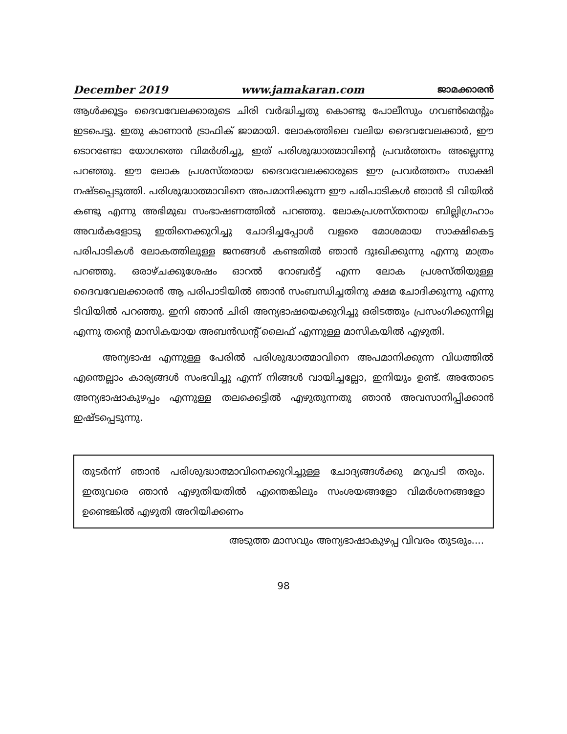December 2019 www.jamakaran.com ജാമക്കാരൻ
ആൾക്കൂട്ടം ദൈവവേലക്കാരുടെ ചിരി വർദ്ധിച്ചതു കൊണ്ടു പോലീസും ഗവൺമെന്റും ഇടപെട്ടു. ഇതു കാണാൻ ട്രാഫിക് ജാമായി. ലോകത്തിലെ വലിയ ദൈവവേലക്കാർ, ഈ ടൊറണ്ടോ യോഗത്തെ വിമർശിച്ചു, ഇത് പരിശുദ്ധാത്മാവിന്റെ പ്രവർത്തനം അല്ലെന്നു പറഞ്ഞു. ഈ ലോക പ്രശസ്തരായ ദൈവവേലക്കാരുടെ ഈ പ്രവർത്തനം സാക്ഷി നഷ്ടപ്പെടുത്തി. പരിശുദ്ധാത്മാവിനെ അപമാനിക്കുന്ന ഈ പരിപാടികൾ ഞാൻ ടി വിയിൽ കണ്ടു എന്നു അഭിമുഖ സംഭാഷണത്തിൽ പറഞ്ഞു. ലോകപ്രശസ്തനായ ബില്ലിഗ്രഹാം അവർകളോടു ഇതിനെക്കുറിച്ചു ചോദിച്ചപ്പോൾ വളരെ മോശമായ സാക്ഷികെട്ട പരിപാടികൾ ലോകത്തിലുള്ള ജനങ്ങൾ കണ്ടതിൽ ഞാൻ ദുഃഖിക്കുന്നു എന്നു മാത്രം പറഞ്ഞു. ഒരാഴ്ചക്കുശേഷം ഓറൽ റോബർട്ട് എന്ന ലോക പ്രശസ്തിയുള്ള ദൈവവേലക്കാരൻ ആ പരിപാടിയിൽ ഞാൻ സംബന്ധിച്ചതിനു ക്ഷമ ചോദിക്കുന്നു എന്നു ടിവിയിൽ പറഞ്ഞു. ഇനി ഞാൻ ചിരി അന്യഭാഷയെക്കുറിച്ചു ഒരിടത്തും പ്രസംഗിക്കുന്നില്ല എന്നു തന്റെ മാസികയായ അബൻഡന്റ് ലൈഫ് എന്നുള്ള മാസികയിൽ എഴുതി.
അന്യഭാഷ എന്നുള്ള പേരിൽ പരിശുദ്ധാത്മാവിനെ അപമാനിക്കുന്ന വിധത്തിൽ എന്തെല്ലാം കാര്യങ്ങൾ സംഭവിച്ചു എന്ന് നിങ്ങൾ വായിച്ചല്ലോ, ഇനിയും ഉണ്ട്. അതോടെ അന്യഭാഷാകുഴപ്പം എന്നുള്ള തലക്കെട്ടിൽ എഴുതുന്നതു ഞാൻ അവസാനിപ്പിക്കാൻ ഇഷ്ടപ്പെടുന്നു.
തുടർന്ന് ഞാൻ പരിശുദ്ധാത്മാവിനെക്കുറിച്ചുള്ള ചോദ്യങ്ങൾക്കു മറുപടി തരും. ഇതുവരെ ഞാൻ എഴുതിയതിൽ എന്തെങ്കിലും സംശയങ്ങളോ വിമർശനങ്ങളോ ഉണ്ടെങ്കിൽ എഴുതി അറിയിക്കണം
അടുത്ത മാസവും അന്യഭാഷാകുഴപ്പ വിവരം തുടരും....
98